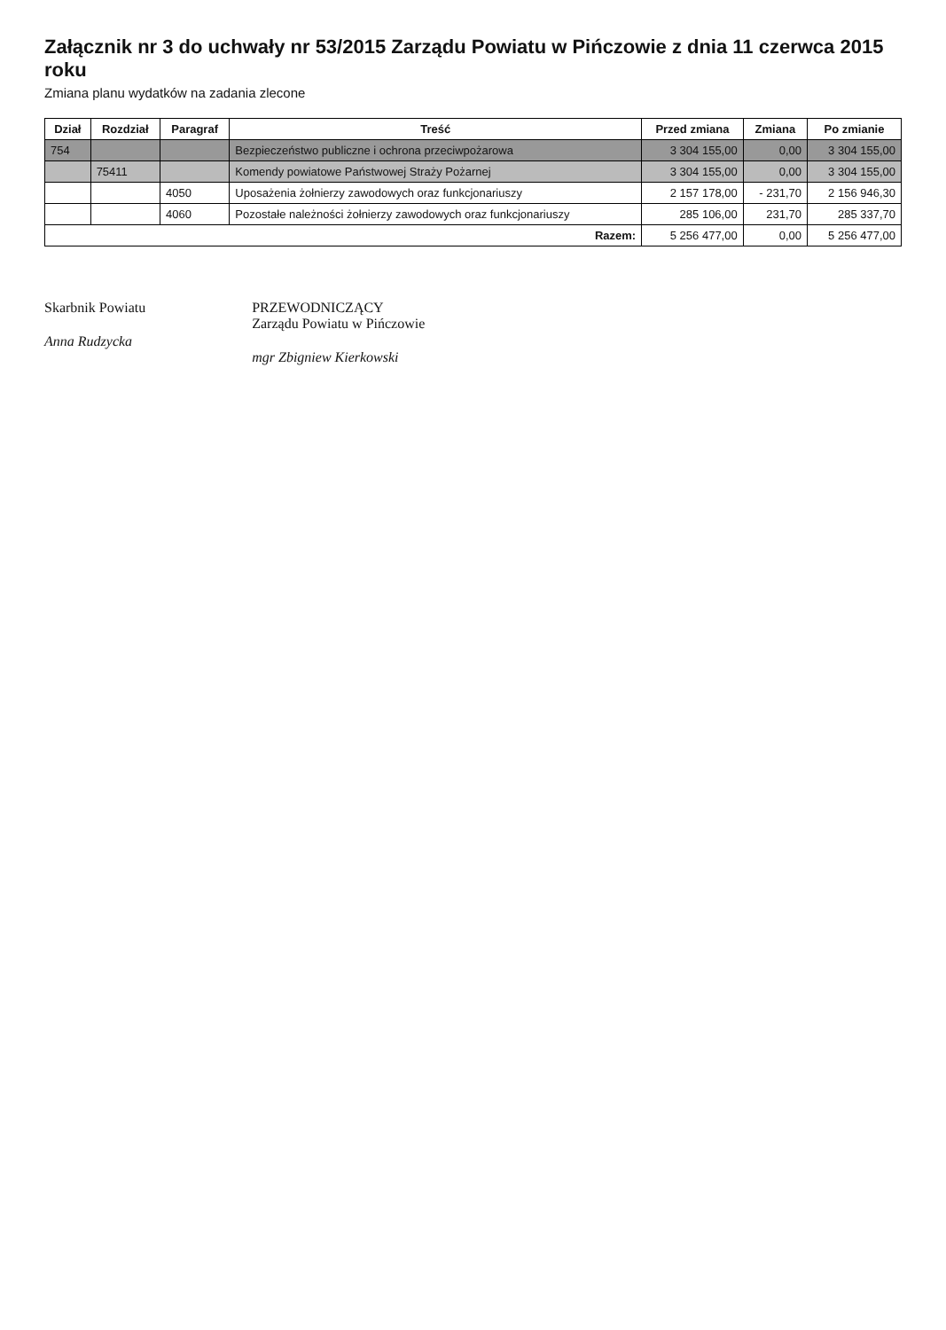Załącznik nr 3 do uchwały nr 53/2015 Zarządu Powiatu w Pińczowie z dnia 11 czerwca 2015 roku
Zmiana planu wydatków na zadania zlecone
| Dział | Rozdział | Paragraf | Treść | Przed zmiana | Zmiana | Po zmianie |
| --- | --- | --- | --- | --- | --- | --- |
| 754 | | | Bezpieczeństwo publiczne i ochrona przeciwpożarowa | 3 304 155,00 | 0,00 | 3 304 155,00 |
| | 75411 | | Komendy powiatowe Państwowej Straży Pożarnej | 3 304 155,00 | 0,00 | 3 304 155,00 |
| | | 4050 | Uposażenia żołnierzy zawodowych oraz funkcjonariuszy | 2 157 178,00 | - 231,70 | 2 156 946,30 |
| | | 4060 | Pozostałe należności żołnierzy zawodowych oraz funkcjonariuszy | 285 106,00 | 231,70 | 285 337,70 |
| Razem: | | | | 5 256 477,00 | 0,00 | 5 256 477,00 |
Skarbnik Powiatu
Anna Rudzycka
PRZEWODNICZĄCY
Zarządu Powiatu w Pińczowie
mgr Zbigniew Kierkowski